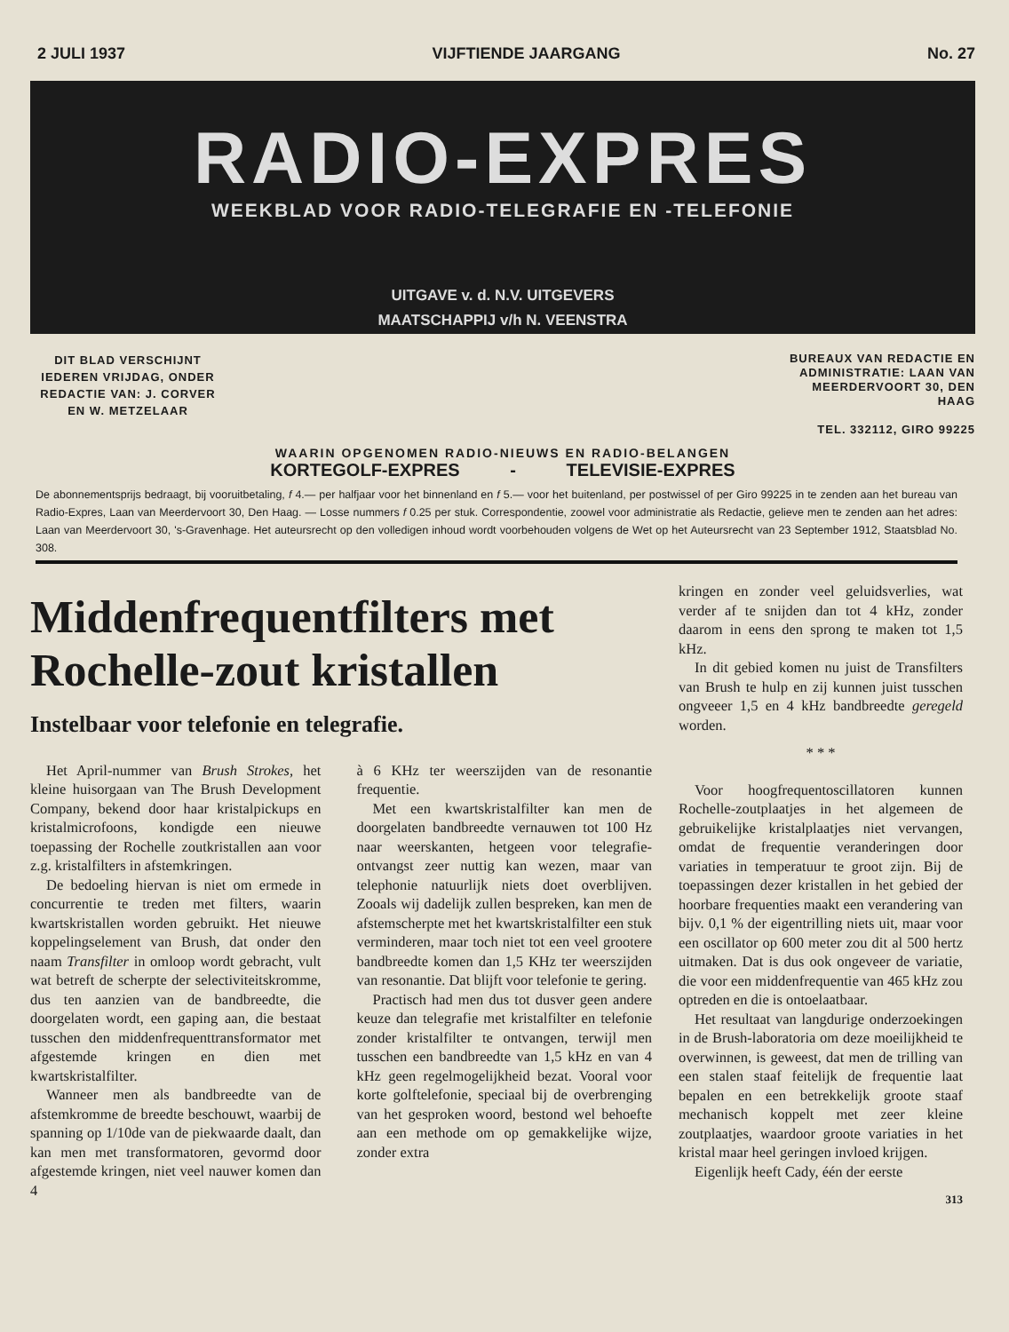2 JULI 1937 VIJFTIENDE JAARGANG No. 27
RADIO-EXPRES
WEEKBLAD VOOR RADIO-TELEGRAFIE EN -TELEFONIE
UITGAVE v. d. N.V. UITGEVERS
MAATSCHAPPIJ v/h N. VEENSTRA
DIT BLAD VERSCHIJNT IEDEREN VRIJDAG, ONDER REDACTIE VAN: J. CORVER EN W. METZELAAR
BUREAUX VAN REDACTIE EN ADMINISTRATIE: LAAN VAN MEERDERVOORT 30, DEN HAAG
TEL. 332112, GIRO 99225
WAARIN OPGENOMEN RADIO-NIEUWS EN RADIO-BELANGEN
KORTEGOLF-EXPRES - TELEVISIE-EXPRES
De abonnementsprijs bedraagt, bij vooruitbetaling, f 4.— per halfjaar voor het binnenland en f 5.— voor het buitenland, per postwissel of per Giro 99225 in te zenden aan het bureau van Radio-Expres, Laan van Meerdervoort 30, Den Haag. — Losse nummers f 0.25 per stuk. Correspondentie, zoowel voor administratie als Redactie, gelieve men te zenden aan het adres: Laan van Meerdervoort 30, 's-Gravenhage. Het auteursrecht op den volledigen inhoud wordt voorbehouden volgens de Wet op het Auteursrecht van 23 September 1912, Staatsblad No. 308.
Middenfrequentfilters met Rochelle-zout kristallen
Instelbaar voor telefonie en telegrafie.
Het April-nummer van Brush Strokes, het kleine huisorgaan van The Brush Development Company, bekend door haar kristalpickups en kristalmicrofoons, kondigde een nieuwe toepassing der Rochelle zoutkristallen aan voor z.g. kristalfilters in afstemkringen.
De bedoeling hiervan is niet om ermede in concurrentie te treden met filters, waarin kwartskristallen worden gebruikt. Het nieuwe koppelingselement van Brush, dat onder den naam Transfilter in omloop wordt gebracht, vult wat betreft de scherpte der selectiviteitskromme, dus ten aanzien van de bandbreedte, die doorgelaten wordt, een gaping aan, die bestaat tusschen den middenfrequenttransformator met afgestemde kringen en dien met kwartskristalfilter.
Wanneer men als bandbreedte van de afstemkromme de breedte beschouwt, waarbij de spanning op 1/10de van de piekwaarde daalt, dan kan men met transformatoren, gevormd door afgestemde kringen, niet veel nauwer komen dan 4
à 6 KHz ter weerszijden van de resonantie frequentie.
Met een kwartskristalfilter kan men de doorgelaten bandbreedte vernauwen tot 100 Hz naar weerskanten, hetgeen voor telegrafie-ontvangst zeer nuttig kan wezen, maar van telephonie natuurlijk niets doet overblijven. Zooals wij dadelijk zullen bespreken, kan men de afstemscherpte met het kwartskristalfilter een stuk verminderen, maar toch niet tot een veel grootere bandbreedte komen dan 1,5 KHz ter weerszijden van resonantie. Dat blijft voor telefonie te gering.
Practisch had men dus tot dusver geen andere keuze dan telegrafie met kristalfilter en telefonie zonder kristalfilter te ontvangen, terwijl men tusschen een bandbreedte van 1,5 kHz en van 4 kHz geen regelmogelijkheid bezat. Vooral voor korte golftelefonie, speciaal bij de overbrenging van het gesproken woord, bestond wel behoefte aan een methode om op gemakkelijke wijze, zonder extra
kringen en zonder veel geluidsverlies, wat verder af te snijden dan tot 4 kHz, zonder daarom in eens den sprong te maken tot 1,5 kHz.
In dit gebied komen nu juist de Transfilters van Brush te hulp en zij kunnen juist tusschen ongveeer 1,5 en 4 kHz bandbreedte geregeld worden.
* * *
Voor hoogfrequentoscillatoren kunnen Rochelle-zoutplaatjes in het algemeen de gebruikelijke kristalplaatjes niet vervangen, omdat de frequentie veranderingen door variaties in temperatuur te groot zijn. Bij de toepassingen dezer kristallen in het gebied der hoorbare frequenties maakt een verandering van bijv. 0,1 % der eigentrilling niets uit, maar voor een oscillator op 600 meter zou dit al 500 hertz uitmaken. Dat is dus ook ongeveer de variatie, die voor een middenfrequentie van 465 kHz zou optreden en die is ontoelaatbaar.
Het resultaat van langdurige onderzoekingen in de Brush-laboratoria om deze moeilijkheid te overwinnen, is geweest, dat men de trilling van een stalen staaf feitelijk de frequentie laat bepalen en een betrekkelijk groote staaf mechanisch koppelt met zeer kleine zoutplaatjes, waardoor groote variaties in het kristal maar heel geringen invloed krijgen.
Eigenlijk heeft Cady, één der eerste
313